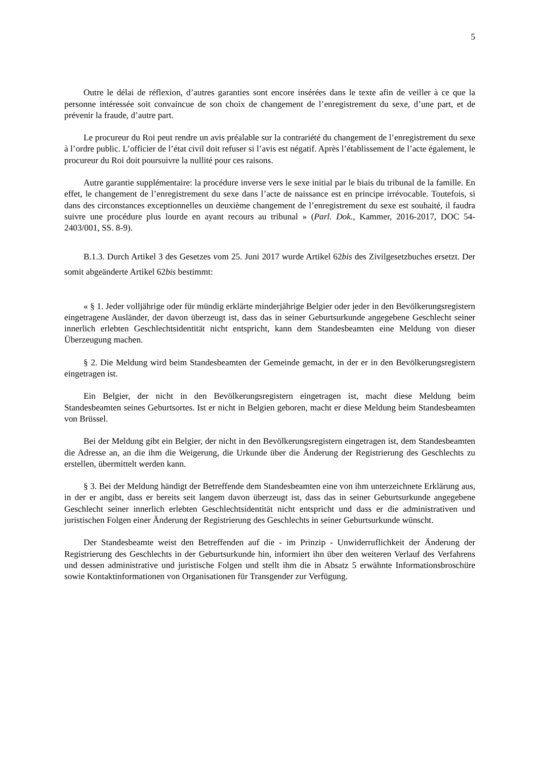5
Outre le délai de réflexion, d’autres garanties sont encore insérées dans le texte afin de veiller à ce que la personne intéressée soit convaincue de son choix de changement de l’enregistrement du sexe, d’une part, et de prévenir la fraude, d’autre part.
Le procureur du Roi peut rendre un avis préalable sur la contrariété du changement de l’enregistrement du sexe à l’ordre public. L’officier de l’état civil doit refuser si l’avis est négatif. Après l’établissement de l’acte également, le procureur du Roi doit poursuivre la nullité pour ces raisons.
Autre garantie supplémentaire: la procédure inverse vers le sexe initial par le biais du tribunal de la famille. En effet, le changement de l’enregistrement du sexe dans l’acte de naissance est en principe irrévocable. Toutefois, si dans des circonstances exceptionnelles un deuxième changement de l’enregistrement du sexe est souhaité, il faudra suivre une procédure plus lourde en ayant recours au tribunal » (Parl. Dok., Kammer, 2016-2017, DOC 54-2403/001, SS. 8-9).
B.1.3. Durch Artikel 3 des Gesetzes vom 25. Juni 2017 wurde Artikel 62bis des Zivilgesetzbuches ersetzt. Der somit abgeänderte Artikel 62bis bestimmt:
« § 1. Jeder volljährige oder für mündig erklärte minderjährige Belgier oder jeder in den Bevölkerungsregistern eingetragene Ausländer, der davon überzeugt ist, dass das in seiner Geburtsurkunde angegebene Geschlecht seiner innerlich erlebten Geschlechtsidentität nicht entspricht, kann dem Standesbeamten eine Meldung von dieser Überzeugung machen.
§ 2. Die Meldung wird beim Standesbeamten der Gemeinde gemacht, in der er in den Bevölkerungsregistern eingetragen ist.
Ein Belgier, der nicht in den Bevölkerungsregistern eingetragen ist, macht diese Meldung beim Standesbeamten seines Geburtsortes. Ist er nicht in Belgien geboren, macht er diese Meldung beim Standesbeamten von Brüssel.
Bei der Meldung gibt ein Belgier, der nicht in den Bevölkerungsregistern eingetragen ist, dem Standesbeamten die Adresse an, an die ihm die Weigerung, die Urkunde über die Änderung der Registrierung des Geschlechts zu erstellen, übermittelt werden kann.
§ 3. Bei der Meldung händigt der Betreffende dem Standesbeamten eine von ihm unterzeichnete Erklärung aus, in der er angibt, dass er bereits seit langem davon überzeugt ist, dass das in seiner Geburtsurkunde angegebene Geschlecht seiner innerlich erlebten Geschlechtsidentität nicht entspricht und dass er die administrativen und juristischen Folgen einer Änderung der Registrierung des Geschlechts in seiner Geburtsurkunde wünscht.
Der Standesbeamte weist den Betreffenden auf die - im Prinzip - Unwiderruflichkeit der Änderung der Registrierung des Geschlechts in der Geburtsurkunde hin, informiert ihn über den weiteren Verlauf des Verfahrens und dessen administrative und juristische Folgen und stellt ihm die in Absatz 5 erwähnte Informationsbroschüre sowie Kontaktinformationen von Organisationen für Transgender zur Verfügung.